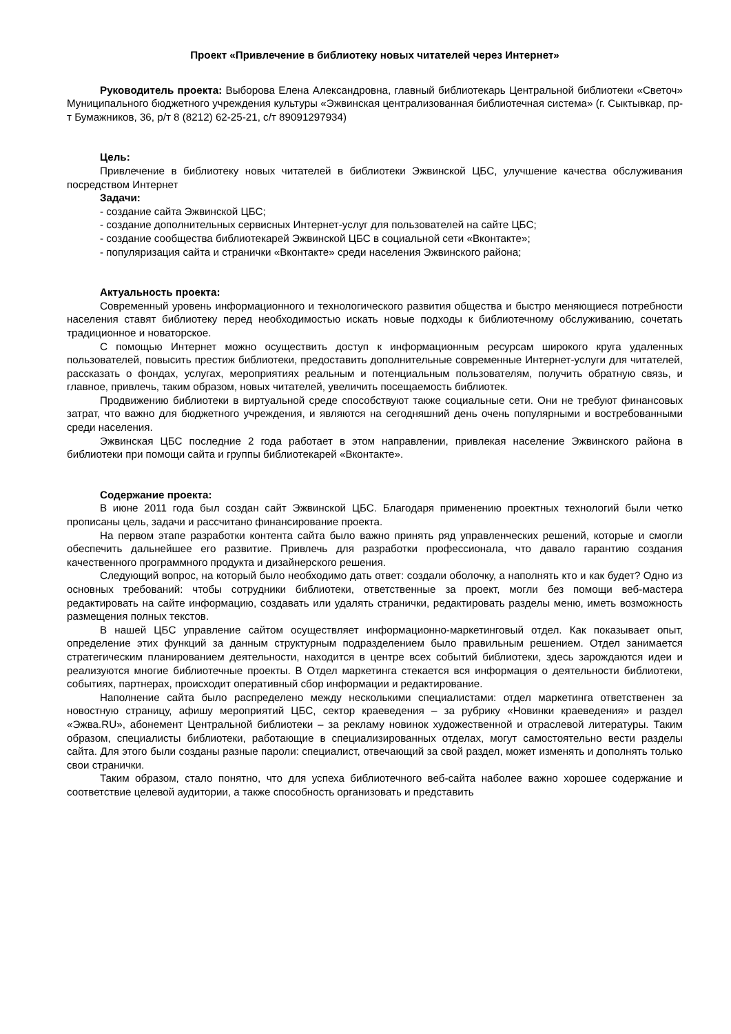Проект «Привлечение в библиотеку новых читателей через Интернет»
Руководитель проекта: Выборова Елена Александровна, главный библиотекарь Центральной библиотеки «Светоч» Муниципального бюджетного учреждения культуры «Эжвинская централизованная библиотечная система» (г. Сыктывкар, пр-т Бумажников, 36, р/т 8 (8212) 62-25-21, с/т 89091297934)
Цель:
Привлечение в библиотеку новых читателей в библиотеки Эжвинской ЦБС, улучшение качества обслуживания посредством Интернет
Задачи:
- создание сайта Эжвинской ЦБС;
- создание дополнительных сервисных Интернет-услуг для пользователей на сайте ЦБС;
- создание сообщества библиотекарей Эжвинской ЦБС в социальной сети «Вконтакте»;
- популяризация сайта и странички «Вконтакте» среди населения Эжвинского района;
Актуальность проекта:
Современный уровень информационного и технологического развития общества и быстро меняющиеся потребности населения ставят библиотеку перед необходимостью искать новые подходы к библиотечному обслуживанию, сочетать традиционное и новаторское.
С помощью Интернет можно осуществить доступ к информационным ресурсам широкого круга удаленных пользователей, повысить престиж библиотеки, предоставить дополнительные современные Интернет-услуги для читателей, рассказать о фондах, услугах, мероприятиях реальным и потенциальным пользователям, получить обратную связь, и главное, привлечь, таким образом, новых читателей, увеличить посещаемость библиотек.
Продвижению библиотеки в виртуальной среде способствуют также социальные сети. Они не требуют финансовых затрат, что важно для бюджетного учреждения, и являются на сегодняшний день очень популярными и востребованными среди населения.
Эжвинская ЦБС последние 2 года работает в этом направлении, привлекая население Эжвинского района в библиотеки при помощи сайта и группы библиотекарей «Вконтакте».
Содержание проекта:
В июне 2011 года был создан сайт Эжвинской ЦБС. Благодаря применению проектных технологий были четко прописаны цель, задачи и рассчитано финансирование проекта.
На первом этапе разработки контента сайта было важно принять ряд управленческих решений, которые и смогли обеспечить дальнейшее его развитие. Привлечь для разработки профессионала, что давало гарантию создания качественного программного продукта и дизайнерского решения.
Следующий вопрос, на который было необходимо дать ответ: создали оболочку, а наполнять кто и как будет? Одно из основных требований: чтобы сотрудники библиотеки, ответственные за проект, могли без помощи веб-мастера редактировать на сайте информацию, создавать или удалять странички, редактировать разделы меню, иметь возможность размещения полных текстов.
В нашей ЦБС управление сайтом осуществляет информационно-маркетинговый отдел. Как показывает опыт, определение этих функций за данным структурным подразделением было правильным решением. Отдел занимается стратегическим планированием деятельности, находится в центре всех событий библиотеки, здесь зарождаются идеи и реализуются многие библиотечные проекты. В Отдел маркетинга стекается вся информация о деятельности библиотеки, событиях, партнерах, происходит оперативный сбор информации и редактирование.
Наполнение сайта было распределено между несколькими специалистами: отдел маркетинга ответственен за новостную страницу, афишу мероприятий ЦБС, сектор краеведения – за рубрику «Новинки краеведения» и раздел «Эжва.RU», абонемент Центральной библиотеки – за рекламу новинок художественной и отраслевой литературы. Таким образом, специалисты библиотеки, работающие в специализированных отделах, могут самостоятельно вести разделы сайта. Для этого были созданы разные пароли: специалист, отвечающий за свой раздел, может изменять и дополнять только свои странички.
Таким образом, стало понятно, что для успеха библиотечного веб-сайта наболее важно хорошее содержание и соответствие целевой аудитории, а также способность организовать и представить